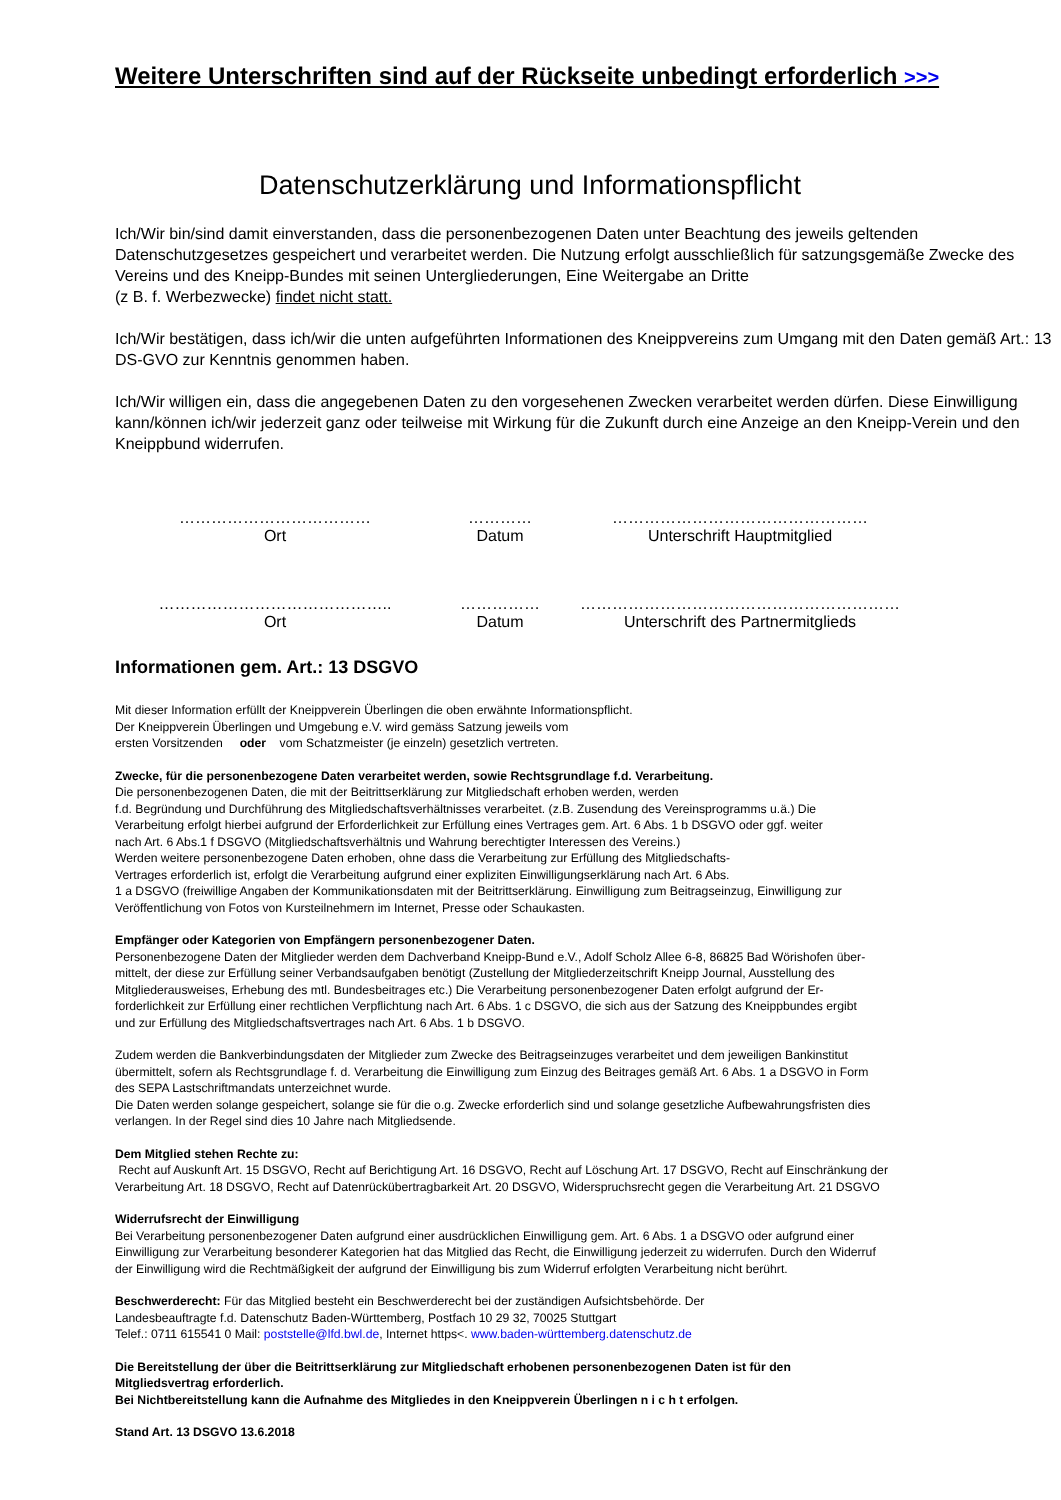Weitere Unterschriften sind auf der Rückseite unbedingt erforderlich >>>
Datenschutzerklärung und Informationspflicht
Ich/Wir bin/sind damit einverstanden, dass die personenbezogenen Daten unter Beachtung des jeweils geltenden Datenschutzgesetzes gespeichert und verarbeitet werden. Die Nutzung erfolgt ausschließlich für satzungsgemäße Zwecke des Vereins und des Kneipp-Bundes mit seinen Untergliederungen, Eine Weitergabe an Dritte
(z B. f. Werbezwecke) findet nicht statt.
Ich/Wir bestätigen, dass ich/wir die unten aufgeführten Informationen des Kneippvereins zum Umgang mit den Daten gemäß Art.: 13 DS-GVO zur Kenntnis genommen haben.
Ich/Wir willigen ein, dass die angegebenen Daten zu den vorgesehenen Zwecken verarbeitet werden dürfen. Diese Einwilligung kann/können ich/wir jederzeit ganz oder teilweise mit Wirkung für die Zukunft durch eine Anzeige an den Kneipp-Verein und den Kneippbund widerrufen.
………………………………
Ort
…………
Datum
…………………………………………
Unterschrift Hauptmitglied
……………………………………..
Ort
……………
Datum
……………………………………………………
Unterschrift des Partnermitglieds
Informationen gem. Art.: 13 DSGVO
Mit dieser Information erfüllt der Kneippverein Überlingen die oben erwähnte Informationspflicht.
Der Kneippverein Überlingen und Umgebung e.V. wird gemäss Satzung jeweils vom
ersten Vorsitzenden oder vom Schatzmeister (je einzeln) gesetzlich vertreten.
Zwecke, für die personenbezogene Daten verarbeitet werden, sowie Rechtsgrundlage f.d. Verarbeitung.
Die personenbezogenen Daten, die mit der Beitrittserklärung zur Mitgliedschaft erhoben werden, werden
f.d. Begründung und Durchführung des Mitgliedschaftsverhältnisses verarbeitet. (z.B. Zusendung des Vereinsprogramms u.ä.) Die
Verarbeitung erfolgt hierbei aufgrund der Erforderlichkeit zur Erfüllung eines Vertrages gem. Art. 6 Abs. 1 b DSGVO oder ggf. weiter
nach Art. 6 Abs.1 f DSGVO (Mitgliedschaftsverhältnis und Wahrung berechtigter Interessen des Vereins.)
Werden weitere personenbezogene Daten erhoben, ohne dass die Verarbeitung zur Erfüllung des Mitgliedschafts-
Vertrages erforderlich ist, erfolgt die Verarbeitung aufgrund einer expliziten Einwilligungserklärung nach Art. 6 Abs.
1 a DSGVO (freiwillige Angaben der Kommunikationsdaten mit der Beitrittserklärung. Einwilligung zum Beitragseinzug, Einwilligung zur
Veröffentlichung von Fotos von Kursteilnehmern im Internet, Presse oder Schaukasten.
Empfänger oder Kategorien von Empfängern personenbezogener Daten.
Personenbezogene Daten der Mitglieder werden dem Dachverband Kneipp-Bund e.V., Adolf Scholz Allee 6-8, 86825 Bad Wörishofen über-
mittelt, der diese zur Erfüllung seiner Verbandsaufgaben benötigt (Zustellung der Mitgliederzeitschrift Kneipp Journal, Ausstellung des
Mitgliederausweises, Erhebung des mtl. Bundesbeitrages etc.) Die Verarbeitung personenbezogener Daten erfolgt aufgrund der Er-
forderlichkeit zur Erfüllung einer rechtlichen Verpflichtung nach Art. 6 Abs. 1 c DSGVO, die sich aus der Satzung des Kneippbundes ergibt
und zur Erfüllung des Mitgliedschaftsvertrages nach Art. 6 Abs. 1 b DSGVO.
Zudem werden die Bankverbindungsdaten der Mitglieder zum Zwecke des Beitragseinzuges verarbeitet und dem jeweiligen Bankinstitut
übermittelt, sofern als Rechtsgrundlage f. d. Verarbeitung die Einwilligung zum Einzug des Beitrages gemäß Art. 6 Abs. 1 a DSGVO in Form
des SEPA Lastschriftmandats unterzeichnet wurde.
Die Daten werden solange gespeichert, solange sie für die o.g. Zwecke erforderlich sind und solange gesetzliche Aufbewahrungsfristen dies
verlangen. In der Regel sind dies 10 Jahre nach Mitgliedsende.
Dem Mitglied stehen Rechte zu:
Recht auf Auskunft Art. 15 DSGVO, Recht auf Berichtigung Art. 16 DSGVO, Recht auf Löschung Art. 17 DSGVO, Recht auf Einschränkung der
Verarbeitung Art. 18 DSGVO, Recht auf Datenrückübertragbarkeit Art. 20 DSGVO, Widerspruchsrecht gegen die Verarbeitung Art. 21 DSGVO
Widerrufsrecht der Einwilligung
Bei Verarbeitung personenbezogener Daten aufgrund einer ausdrücklichen Einwilligung gem. Art. 6 Abs. 1 a DSGVO oder aufgrund einer
Einwilligung zur Verarbeitung besonderer Kategorien hat das Mitglied das Recht, die Einwilligung jederzeit zu widerrufen. Durch den Widerruf
der Einwilligung wird die Rechtmäßigkeit der aufgrund der Einwilligung bis zum Widerruf erfolgten Verarbeitung nicht berührt.
Beschwerderecht: Für das Mitglied besteht ein Beschwerderecht bei der zuständigen Aufsichtsbehörde. Der
Landesbeauftragte f.d. Datenschutz Baden-Württemberg, Postfach 10 29 32, 70025 Stuttgart
Telef.: 0711 615541 0 Mail: poststelle@lfd.bwl.de, Internet https<. www.baden-württemberg.datenschutz.de
Die Bereitstellung der über die Beitrittserklärung zur Mitgliedschaft erhobenen personenbezogenen Daten ist für den
Mitgliedsvertrag erforderlich.
Bei Nichtbereitstellung kann die Aufnahme des Mitgliedes in den Kneippverein Überlingen n i c h t erfolgen.
Stand Art. 13 DSGVO 13.6.2018